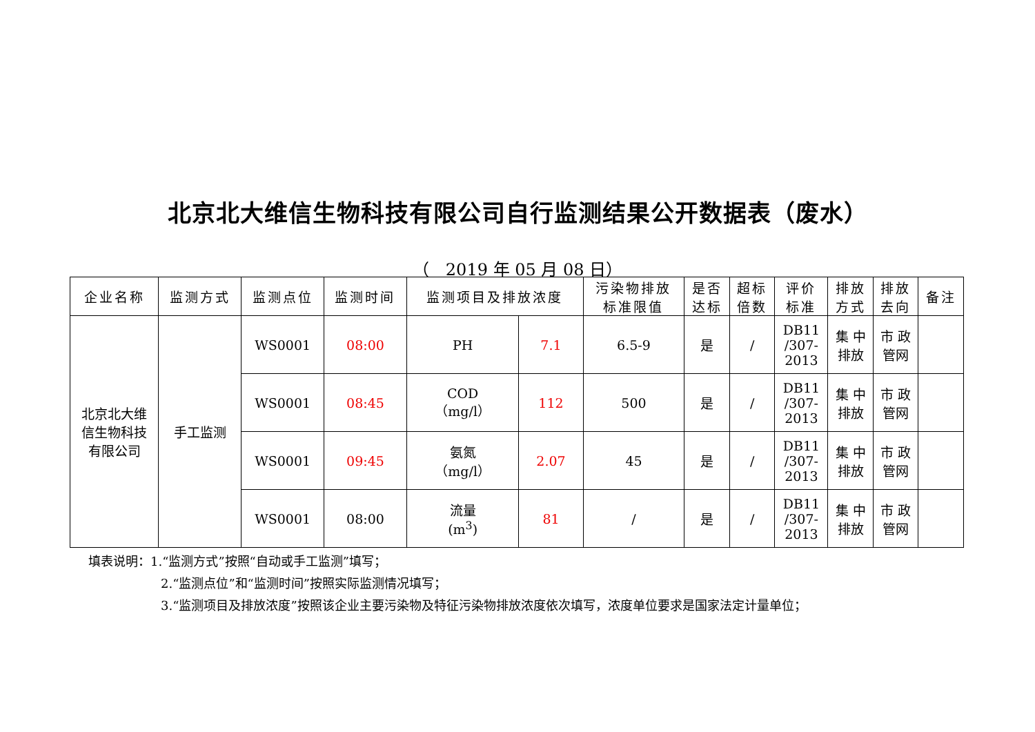北京北大维信生物科技有限公司自行监测结果公开数据表（废水）
（　2019 年 05 月 08 日）
| 企业名称 | 监测方式 | 监测点位 | 监测时间 | 监测项目及排放浓度 | | 污染物排放 标准限值 | 是否 达标 | 超标 倍数 | 评价 标准 | 排放 方式 | 排放 去向 | 备注 |
| --- | --- | --- | --- | --- | --- | --- | --- | --- | --- | --- | --- | --- |
| 北京北大维 信生物科技 有限公司 | 手工监测 | WS0001 | 08:00 | PH | 7.1 | 6.5-9 | 是 | / | DB11 /307- 2013 | 集 中 排放 | 市 政 管网 | |
| | | WS0001 | 08:45 | COD （mg/l） | 112 | 500 | 是 | / | DB11 /307- 2013 | 集 中 排放 | 市 政 管网 | |
| | | WS0001 | 09:45 | 氨氮 （mg/l） | 2.07 | 45 | 是 | / | DB11 /307- 2013 | 集 中 排放 | 市 政 管网 | |
| | | WS0001 | 08:00 | 流量 (m<sup>3</sup>) | 81 | / | 是 | / | DB11 /307- 2013 | 集 中 排放 | 市 政 管网 | |
填表说明：1.“监测方式”按照“自动或手工监测”填写；
2.“监测点位”和“监测时间”按照实际监测情况填写；
3.“监测项目及排放浓度”按照该企业主要污染物及特征污染物排放浓度依次填写，浓度单位要求是国家法定计量单位；